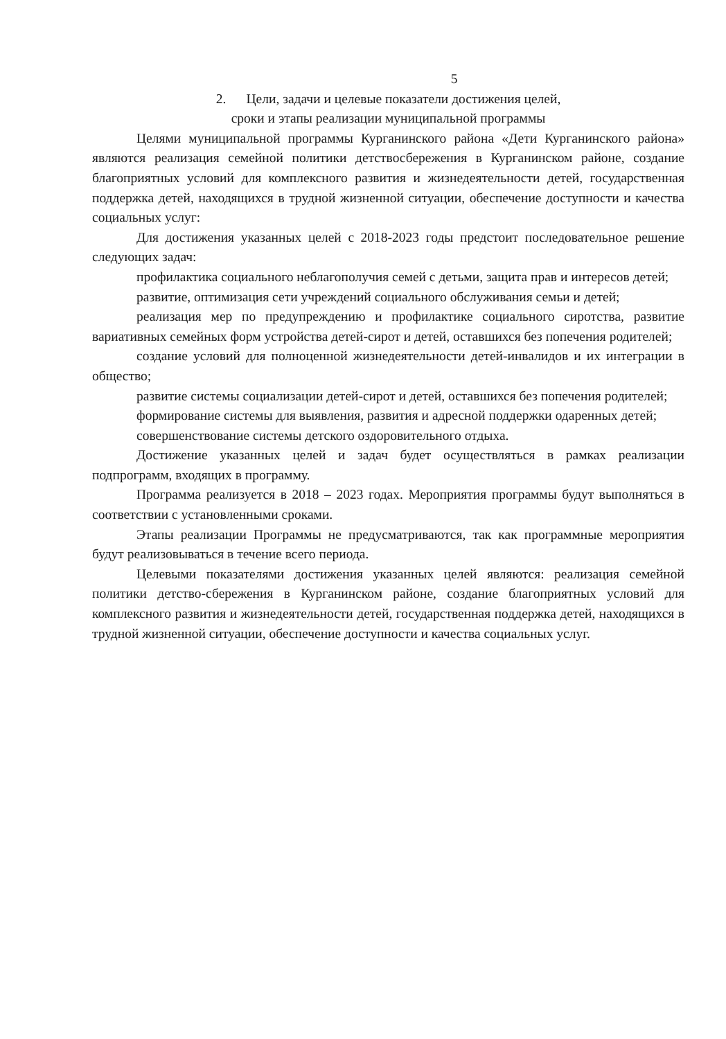5
2. Цели, задачи и целевые показатели достижения целей,
сроки и этапы реализации муниципальной программы
Целями муниципальной программы Курганинского района «Дети Курганинского района» являются реализация семейной политики детствосбережения в Курганинском районе, создание благоприятных условий для комплексного развития и жизнедеятельности детей, государственная поддержка детей, находящихся в трудной жизненной ситуации, обеспечение доступности и качества социальных услуг:
Для достижения указанных целей с 2018-2023 годы предстоит последовательное решение следующих задач:
профилактика социального неблагополучия семей с детьми, защита прав и интересов детей;
развитие, оптимизация сети учреждений социального обслуживания семьи и детей;
реализация мер по предупреждению и профилактике социального сиротства, развитие вариативных семейных форм устройства детей-сирот и детей, оставшихся без попечения родителей;
создание условий для полноценной жизнедеятельности детей-инвалидов и их интеграции в общество;
развитие системы социализации детей-сирот и детей, оставшихся без попечения родителей;
формирование системы для выявления, развития и адресной поддержки одаренных детей;
совершенствование системы детского оздоровительного отдыха.
Достижение указанных целей и задач будет осуществляться в рамках реализации подпрограмм, входящих в программу.
Программа реализуется в 2018 – 2023 годах. Мероприятия программы будут выполняться в соответствии с установленными сроками.
Этапы реализации Программы не предусматриваются, так как программные мероприятия будут реализовываться в течение всего периода.
Целевыми показателями достижения указанных целей являются: реализация семейной политики детство-сбережения в Курганинском районе, создание благоприятных условий для комплексного развития и жизнедеятельности детей, государственная поддержка детей, находящихся в трудной жизненной ситуации, обеспечение доступности и качества социальных услуг.